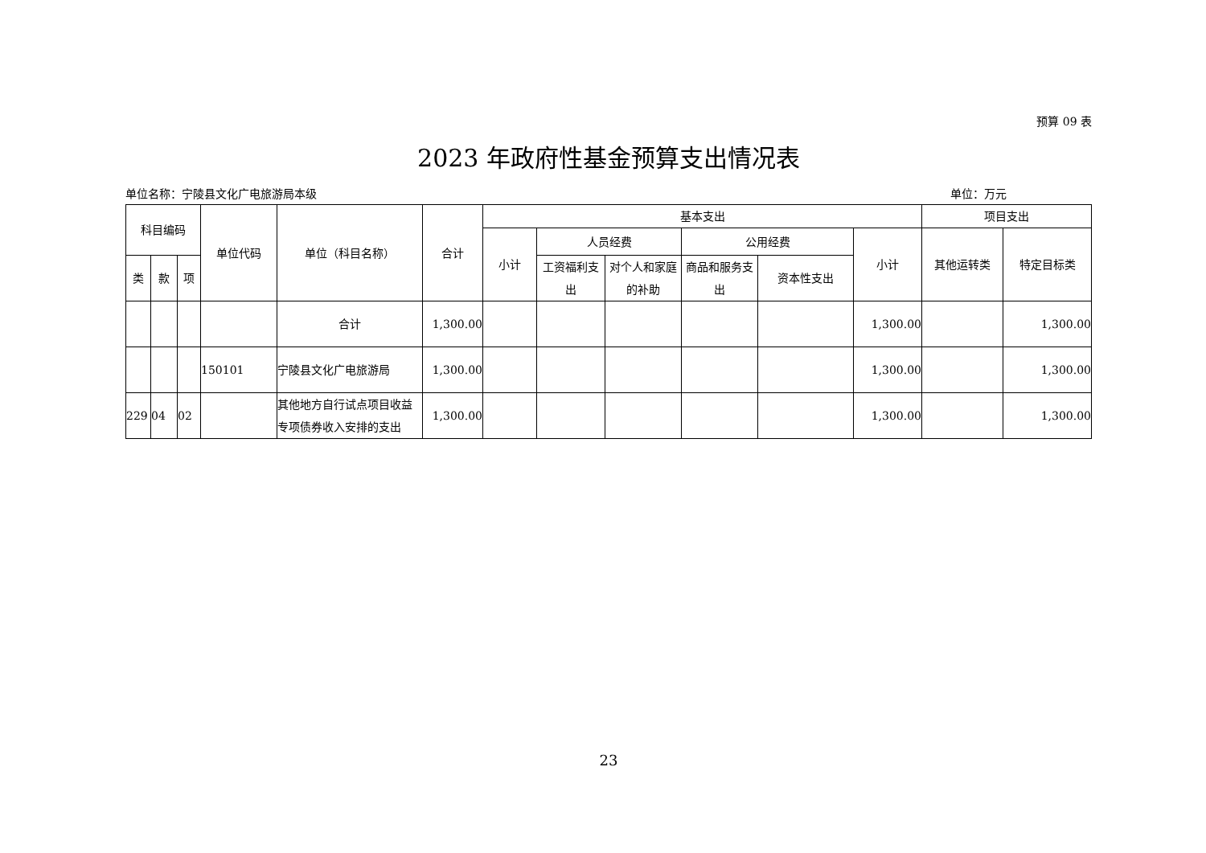预算 09 表
2023 年政府性基金预算支出情况表
单位名称：宁陵县文化广电旅游局本级 单位：万元
| 科目编码 | | | 单位代码 | 单位（科目名称） | 合计 | 基本支出 | | | | | | 项目支出 | |
| --- | --- | --- | --- | --- | --- | --- | --- | --- | --- | --- | --- | --- | --- |
| | | | | | | 小计 | 人员经费 | | 公用经费 | | 小计 | 其他运转类 | 特定目标类 |
| 类 | 款 | 项 | | | | | 工资福利支出 | 对个人和家庭的补助 | 商品和服务支出 | 资本性支出 | | | |
| | | | | 合计 | 1,300.00 | | | | | | 1,300.00 | | 1,300.00 |
| | | | 150101 | 宁陵县文化广电旅游局 | 1,300.00 | | | | | | 1,300.00 | | 1,300.00 |
| 229 | 04 | 02 | | 其他地方自行试点项目收益专项债券收入安排的支出 | 1,300.00 | | | | | | 1,300.00 | | 1,300.00 |
23